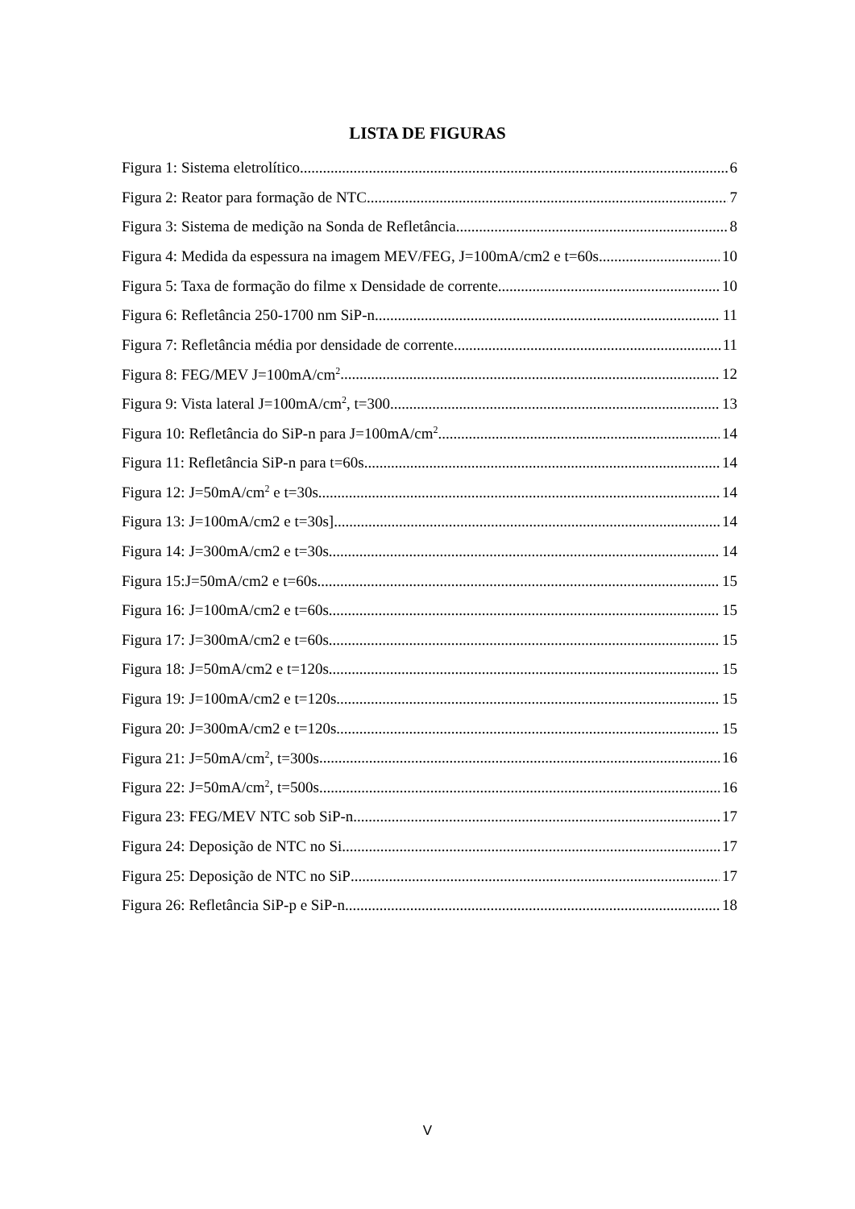LISTA DE FIGURAS
Figura 1: Sistema eletrolítico 6
Figura 2: Reator para formação de NTC 7
Figura 3: Sistema de medição na Sonda de Refletância 8
Figura 4: Medida da espessura na imagem MEV/FEG, J=100mA/cm2 e t=60s 10
Figura 5: Taxa de formação do filme x Densidade de corrente 10
Figura 6: Refletância 250-1700 nm SiP-n 11
Figura 7: Refletância média por densidade de corrente 11
Figura 8: FEG/MEV J=100mA/cm<sup>2</sup> 12
Figura 9: Vista lateral J=100mA/cm<sup>2</sup>, t=300 13
Figura 10: Refletância do SiP-n para J=100mA/cm<sup>2</sup> 14
Figura 11: Refletância SiP-n para t=60s 14
Figura 12: J=50mA/cm<sup>2</sup> e t=30s 14
Figura 13: J=100mA/cm2 e t=30s] 14
Figura 14: J=300mA/cm2 e t=30s 14
Figura 15:J=50mA/cm2 e t=60s 15
Figura 16: J=100mA/cm2 e t=60s 15
Figura 17: J=300mA/cm2 e t=60s 15
Figura 18: J=50mA/cm2 e t=120s 15
Figura 19: J=100mA/cm2 e t=120s 15
Figura 20: J=300mA/cm2 e t=120s 15
Figura 21: J=50mA/cm<sup>2</sup>, t=300s 16
Figura 22: J=50mA/cm<sup>2</sup>, t=500s 16
Figura 23: FEG/MEV NTC sob SiP-n 17
Figura 24: Deposição de NTC no Si 17
Figura 25: Deposição de NTC no SiP 17
Figura 26: Refletância SiP-p e SiP-n 18
V